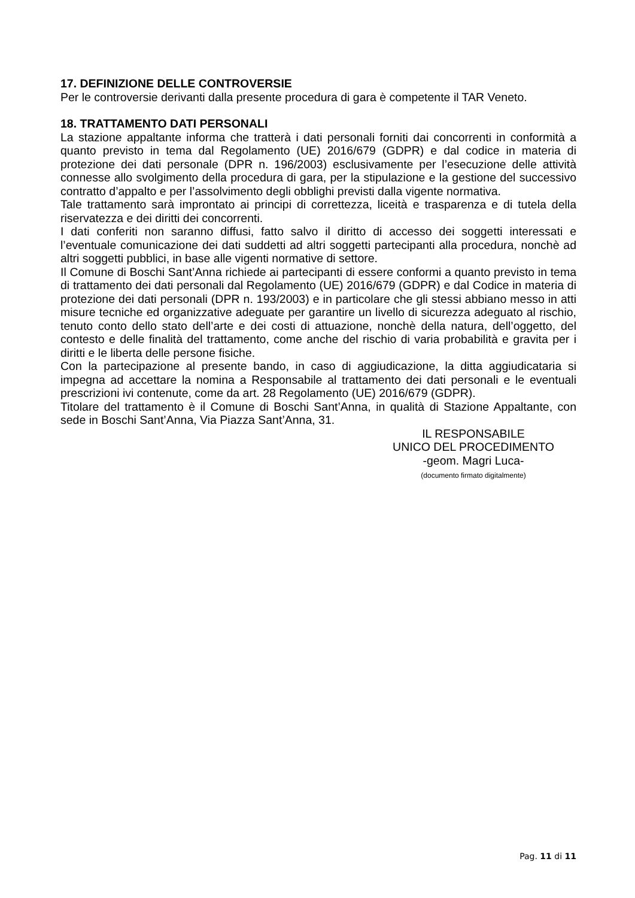17. DEFINIZIONE DELLE CONTROVERSIE
Per le controversie derivanti dalla presente procedura di gara è competente il TAR Veneto.
18. TRATTAMENTO DATI PERSONALI
La stazione appaltante informa che tratterà i dati personali forniti dai concorrenti in conformità a quanto previsto in tema dal Regolamento (UE) 2016/679 (GDPR) e dal codice in materia di protezione dei dati personale (DPR n. 196/2003) esclusivamente per l’esecuzione delle attività connesse allo svolgimento della procedura di gara, per la stipulazione e la gestione del successivo contratto d’appalto e per l’assolvimento degli obblighi previsti dalla vigente normativa.
Tale trattamento sarà improntato ai principi di correttezza, liceità e trasparenza e di tutela della riservatezza e dei diritti dei concorrenti.
I dati conferiti non saranno diffusi, fatto salvo il diritto di accesso dei soggetti interessati e l’eventuale comunicazione dei dati suddetti ad altri soggetti partecipanti alla procedura, nonchè ad altri soggetti pubblici, in base alle vigenti normative di settore.
Il Comune di Boschi Sant’Anna richiede ai partecipanti di essere conformi a quanto previsto in tema di trattamento dei dati personali dal Regolamento (UE) 2016/679 (GDPR) e dal Codice in materia di protezione dei dati personali (DPR n. 193/2003) e in particolare che gli stessi abbiano messo in atti misure tecniche ed organizzative adeguate per garantire un livello di sicurezza adeguato al rischio, tenuto conto dello stato dell’arte e dei costi di attuazione, nonchè della natura, dell’oggetto, del contesto e delle finalità del trattamento, come anche del rischio di varia probabilità e gravita per i diritti e le liberta delle persone fisiche.
Con la partecipazione al presente bando, in caso di aggiudicazione, la ditta aggiudicataria si impegna ad accettare la nomina a Responsabile al trattamento dei dati personali e le eventuali prescrizioni ivi contenute, come da art. 28 Regolamento (UE) 2016/679 (GDPR).
Titolare del trattamento è il Comune di Boschi Sant’Anna, in qualità di Stazione Appaltante, con sede in Boschi Sant’Anna, Via Piazza Sant’Anna, 31.
IL RESPONSABILE
UNICO DEL PROCEDIMENTO
-geom. Magri Luca-
(documento firmato digitalmente)
Pag. 11 di 11